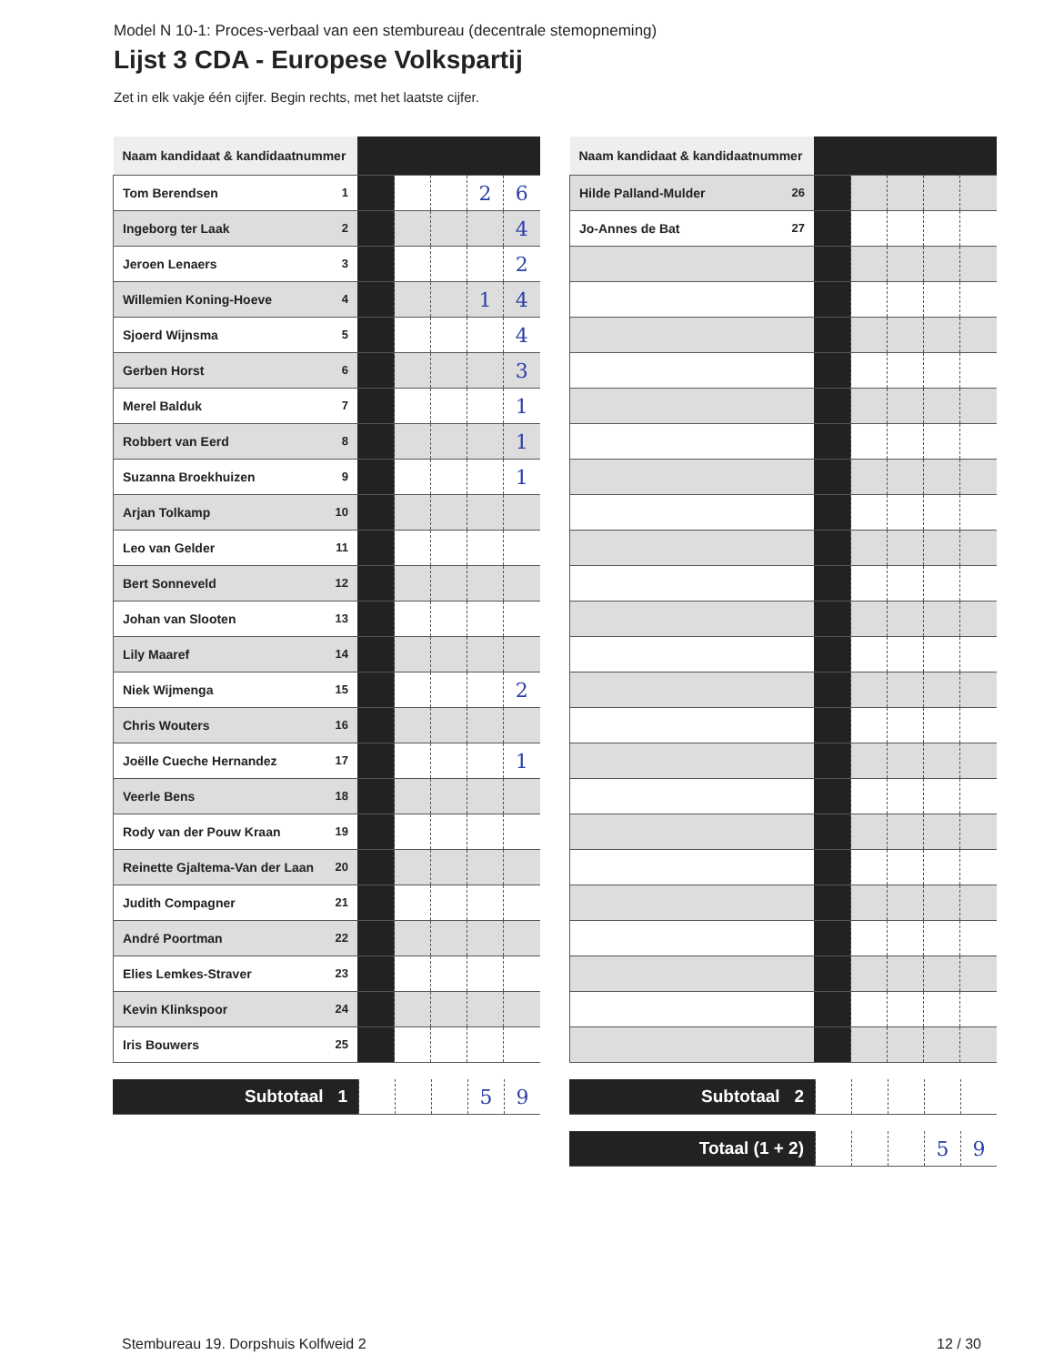Model N 10-1: Proces-verbaal van een stembureau (decentrale stemopneming)
Lijst 3 CDA - Europese Volkspartij
Zet in elk vakje één cijfer. Begin rechts, met het laatste cijfer.
| Naam kandidaat & kandidaatnummer | | | | | |
| Tom Berendsen 1 | | | | 2 | 6 |
| Ingeborg ter Laak 2 | | | | | 4 |
| Jeroen Lenaers 3 | | | | | 2 |
| Willemien Koning-Hoeve 4 | | | | 1 | 4 |
| Sjoerd Wijnsma 5 | | | | | 4 |
| Gerben Horst 6 | | | | | 3 |
| Merel Balduk 7 | | | | | 1 |
| Robbert van Eerd 8 | | | | | 1 |
| Suzanna Broekhuizen 9 | | | | | 1 |
| Arjan Tolkamp 10 | | | | | |
| Leo van Gelder 11 | | | | | |
| Bert Sonneveld 12 | | | | | |
| Johan van Slooten 13 | | | | | |
| Lily Maaref 14 | | | | | |
| Niek Wijmenga 15 | | | | | 2 |
| Chris Wouters 16 | | | | | |
| Joëlle Cueche Hernandez 17 | | | | | 1 |
| Veerle Bens 18 | | | | | |
| Rody van der Pouw Kraan 19 | | | | | |
| Reinette Gjaltema-Van der Laan 20 | | | | | |
| Judith Compagner 21 | | | | | |
| André Poortman 22 | | | | | |
| Elies Lemkes-Straver 23 | | | | | |
| Kevin Klinkspoor 24 | | | | | |
| Iris Bouwers 25 | | | | | |
| Subtotaal 1 | | | | 5 | 9 |
| Naam kandidaat & kandidaatnummer | | | | | |
| Hilde Palland-Mulder 26 | | | | | |
| Jo-Annes de Bat 27 | | | | | |
| Subtotaal 2 | | | | | |
| Totaal (1 + 2) | | | | 5 | 9 |
Stembureau 19. Dorpshuis Kolfweid 2 12 / 30